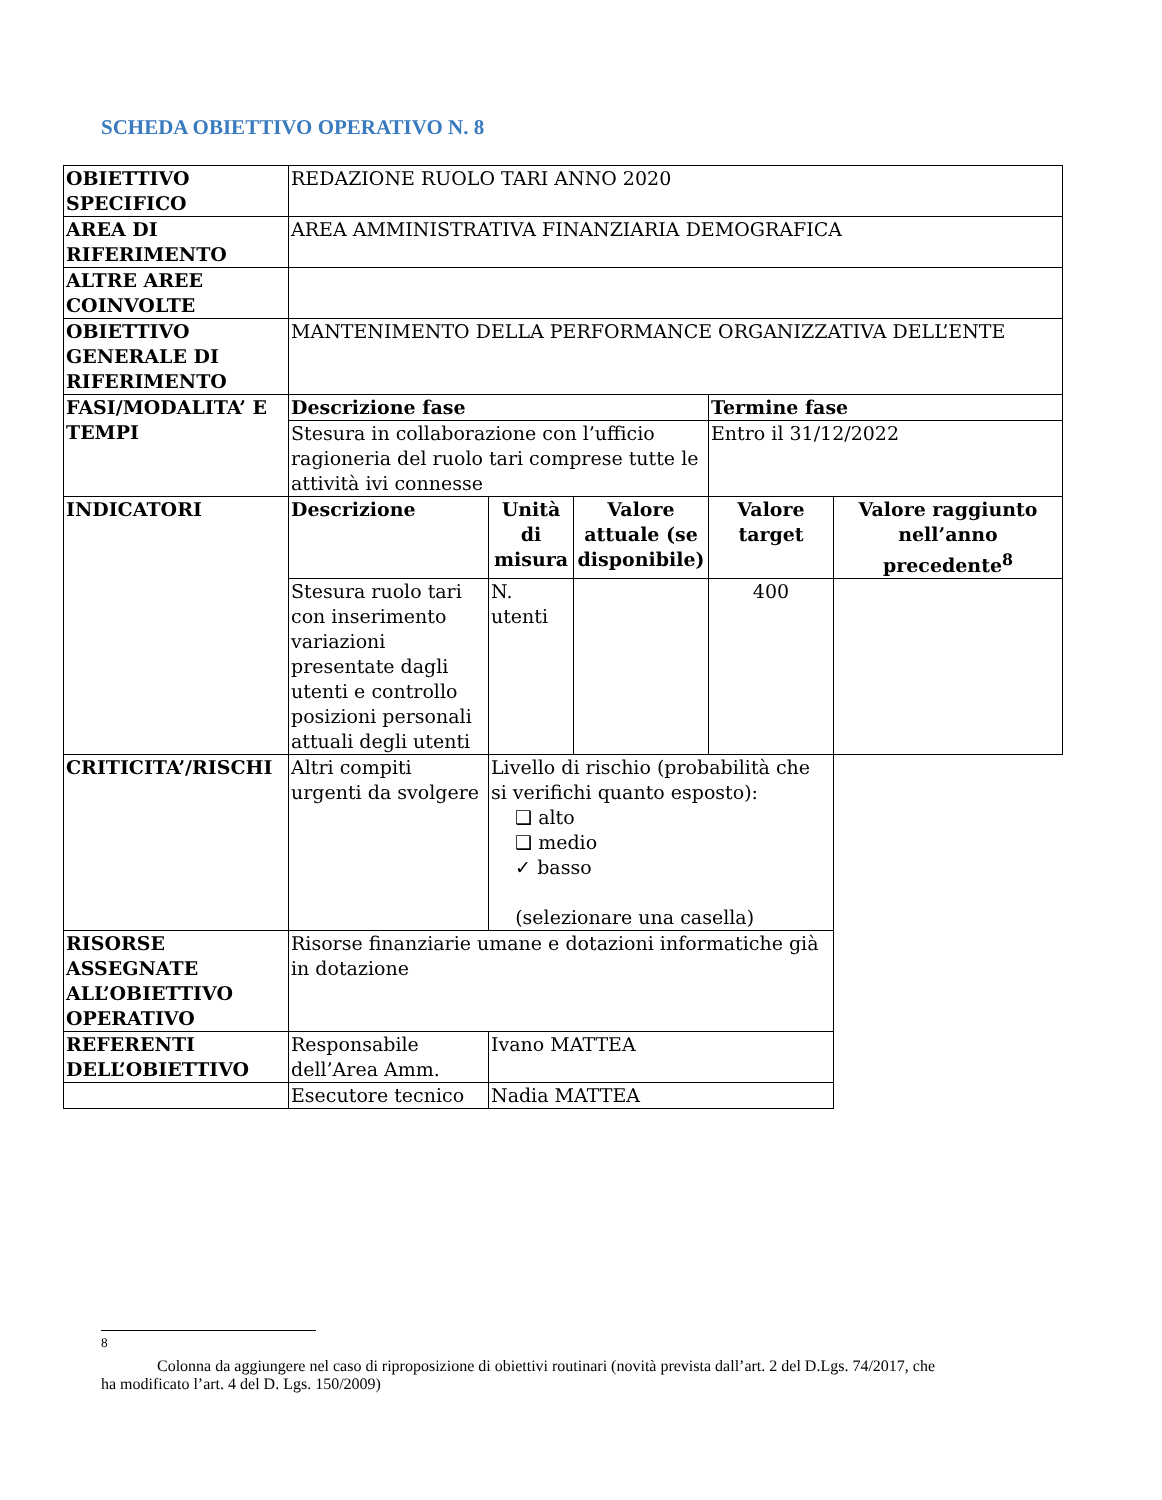SCHEDA OBIETTIVO OPERATIVO N. 8
| OBIETTIVO SPECIFICO | REDAZIONE RUOLO TARI ANNO 2020 | | | | |
| AREA DI RIFERIMENTO | AREA AMMINISTRATIVA FINANZIARIA DEMOGRAFICA | | | | |
| ALTRE AREE COINVOLTE | | | | | |
| OBIETTIVO GENERALE DI RIFERIMENTO | MANTENIMENTO DELLA PERFORMANCE ORGANIZZATIVA DELL’ENTE | | | | |
| FASI/MODALITA’ E TEMPI | Descrizione fase | | | Termine fase | |
| | Stesura in collaborazione con l’ufficio ragioneria del ruolo tari comprese tutte le attività ivi connesse | | | Entro il 31/12/2022 | |
| INDICATORI | Descrizione | Unità di misura | Valore attuale (se disponibile) | Valore target | Valore raggiunto nell’anno precedente<sup>8</sup> |
| | Stesura ruolo tari con inserimento variazioni presentate dagli utenti e controllo posizioni personali attuali degli utenti | N. utenti | | 400 | |
| CRITICITA’/RISCHI | Altri compiti urgenti da svolgere | Livello di rischio (probabilità che si verifichi quanto esposto): ❑ alto ❑ medio ✓ basso (selezionare una casella) | | | |
| RISORSE ASSEGNATE ALL’OBIETTIVO OPERATIVO | Risorse finanziarie umane e dotazioni informatiche già in dotazione | | | | |
| REFERENTI DELL’OBIETTIVO | Responsabile dell’Area Amm. | Ivano MATTEA | | | |
| | Esecutore tecnico | Nadia MATTEA | | | |
<sup>8</sup>
Colonna da aggiungere nel caso di riproposizione di obiettivi routinari (novità prevista dall’art. 2 del D.Lgs. 74/2017, che ha modificato l’art. 4 del D. Lgs. 150/2009)